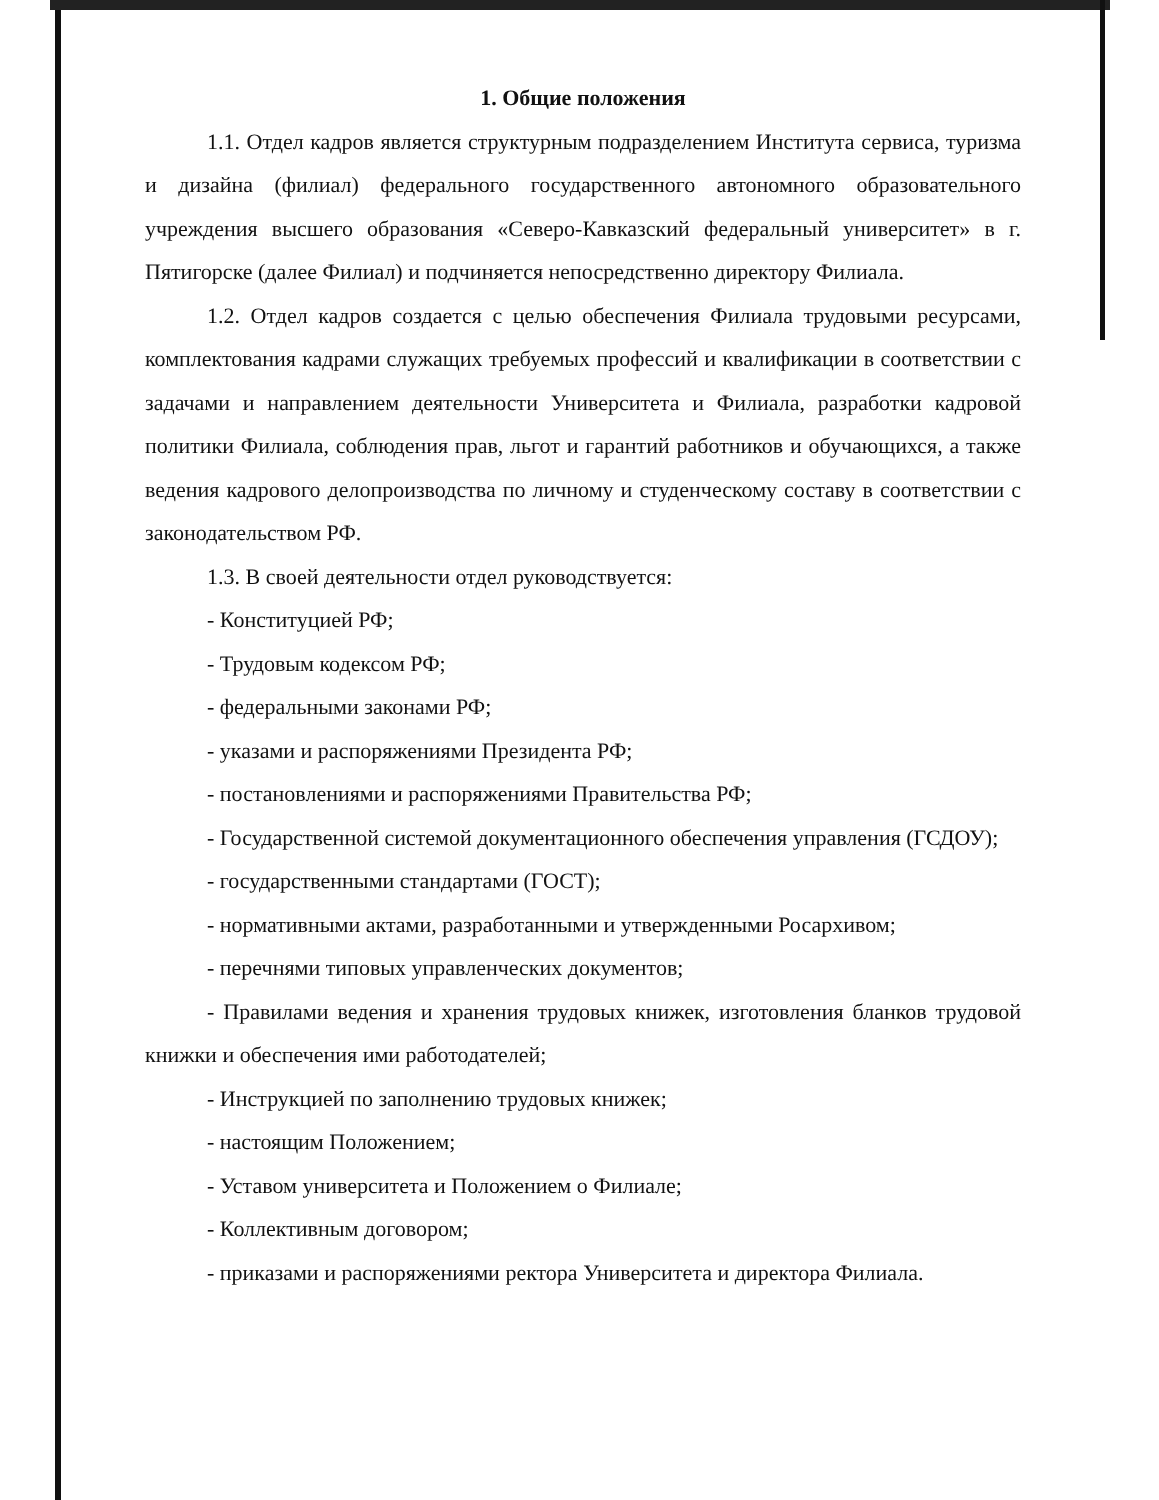1. Общие положения
1.1. Отдел кадров является структурным подразделением Института сервиса, туризма и дизайна (филиал) федерального государственного автономного образовательного учреждения высшего образования «Северо-Кавказский федеральный университет» в г. Пятигорске (далее Филиал) и подчиняется непосредственно директору Филиала.
1.2. Отдел кадров создается с целью обеспечения Филиала трудовыми ресурсами, комплектования кадрами служащих требуемых профессий и квалификации в соответствии с задачами и направлением деятельности Университета и Филиала, разработки кадровой политики Филиала, соблюдения прав, льгот и гарантий работников и обучающихся, а также ведения кадрового делопроизводства по личному и студенческому составу в соответствии с законодательством РФ.
1.3. В своей деятельности отдел руководствуется:
- Конституцией РФ;
- Трудовым кодексом РФ;
- федеральными законами РФ;
- указами и распоряжениями Президента РФ;
- постановлениями и распоряжениями Правительства РФ;
- Государственной системой документационного обеспечения управления (ГСДОУ);
- государственными стандартами (ГОСТ);
- нормативными актами, разработанными и утвержденными Росархивом;
- перечнями типовых управленческих документов;
- Правилами ведения и хранения трудовых книжек, изготовления бланков трудовой книжки и обеспечения ими работодателей;
- Инструкцией по заполнению трудовых книжек;
- настоящим Положением;
- Уставом университета и Положением о Филиале;
- Коллективным договором;
- приказами и распоряжениями ректора Университета и директора Филиала.